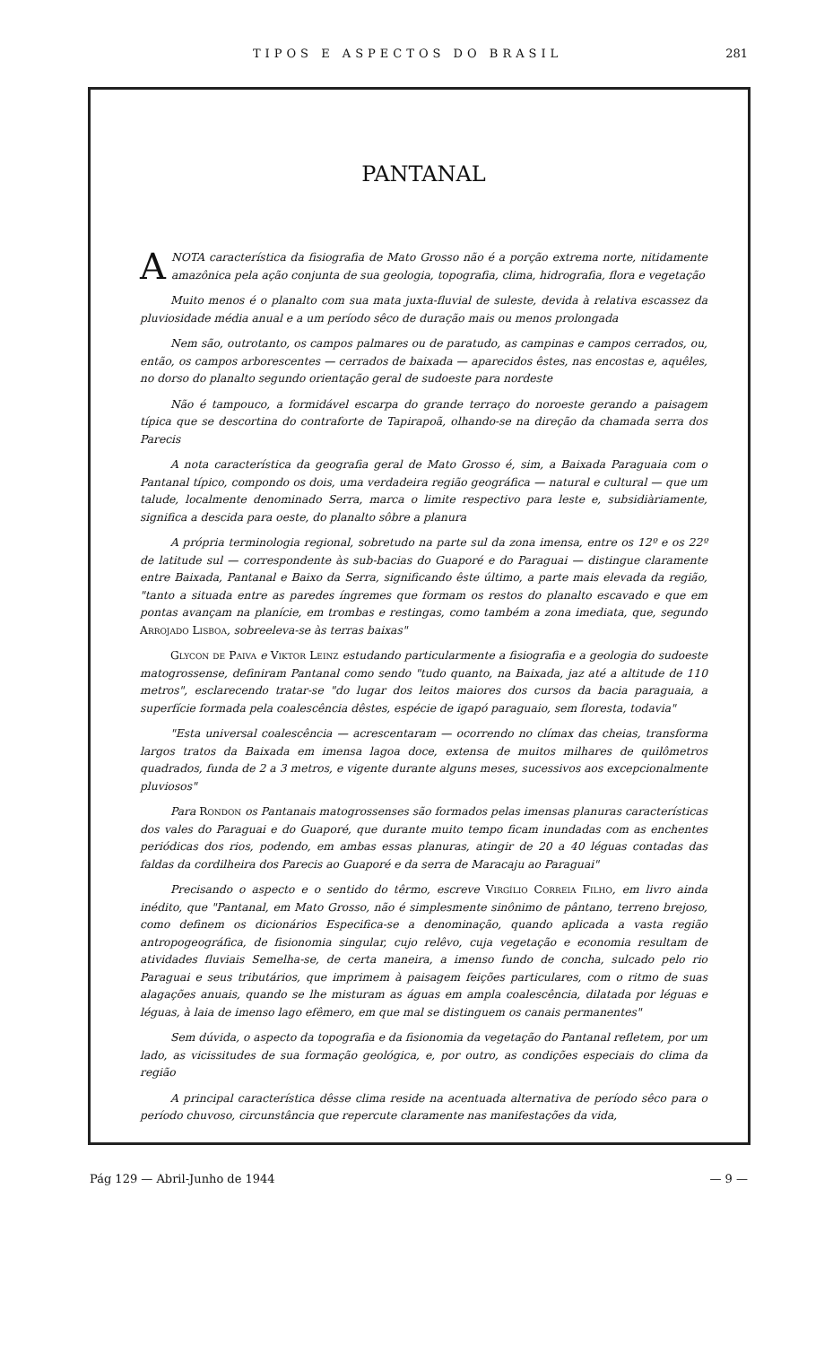TIPOS E ASPECTOS DO BRASIL 281
PANTANAL
ANOTA característica da fisiografia de Mato Grosso não é a porção extrema norte, nitidamente amazônica pela ação conjunta de sua geologia, topografia, clima, hidrografia, flora e vegetação
Muito menos é o planalto com sua mata juxta-fluvial de suleste, devida à relativa escassez da pluviosidade média anual e a um período sêco de duração mais ou menos prolongada
Nem são, outrotanto, os campos palmares ou de paratudo, as campinas e campos cerrados, ou, então, os campos arborescentes — cerrados de baixada — aparecidos êstes, nas encostas e, aquêles, no dorso do planalto segundo orientação geral de sudoeste para nordeste
Não é tampouco, a formidável escarpa do grande terraço do noroeste gerando a paisagem típica que se descortina do contraforte de Tapirapoã, olhando-se na direção da chamada serra dos Parecis
A nota característica da geografia geral de Mato Grosso é, sim, a Baixada Paraguaia com o Pantanal típico, compondo os dois, uma verdadeira região geográfica — natural e cultural — que um talude, localmente denominado Serra, marca o limite respectivo para leste e, subsidiàriamente, significa a descida para oeste, do planalto sôbre a planura
A própria terminologia regional, sobretudo na parte sul da zona imensa, entre os 12º e os 22º de latitude sul — correspondente às sub-bacias do Guaporé e do Paraguai — distingue claramente entre Baixada, Pantanal e Baixo da Serra, significando êste último, a parte mais elevada da região, "tanto a situada entre as paredes íngremes que formam os restos do planalto escavado e que em pontas avançam na planície, em trombas e restingas, como também a zona imediata, que, segundo Arrojado Lisboa, sobreeleva-se às terras baixas"
Glycon de Paiva e Viktor Leinz estudando particularmente a fisiografia e a geologia do sudoeste matogrossense, definiram Pantanal como sendo "tudo quanto, na Baixada, jaz até a altitude de 110 metros", esclarecendo tratar-se "do lugar dos leitos maiores dos cursos da bacia paraguaia, a superfície formada pela coalescência dêstes, espécie de igapó paraguaio, sem floresta, todavia"
"Esta universal coalescência — acrescentaram — ocorrendo no clímax das cheias, transforma largos tratos da Baixada em imensa lagoa doce, extensa de muitos milhares de quilômetros quadrados, funda de 2 a 3 metros, e vigente durante alguns meses, sucessivos aos excepcionalmente pluviosos"
Para Rondon os Pantanais matogrossenses são formados pelas imensas planuras características dos vales do Paraguai e do Guaporé, que durante muito tempo ficam inundadas com as enchentes periódicas dos rios, podendo, em ambas essas planuras, atingir de 20 a 40 léguas contadas das faldas da cordilheira dos Parecis ao Guaporé e da serra de Maracaju ao Paraguai"
Precisando o aspecto e o sentido do têrmo, escreve Virgílio Correia Filho, em livro ainda inédito, que "Pantanal, em Mato Grosso, não é simplesmente sinônimo de pântano, terreno brejoso, como definem os dicionários Especifica-se a denominação, quando aplicada a vasta região antropogeográfica, de fisionomia singular, cujo relêvo, cuja vegetação e economia resultam de atividades fluviais Semelha-se, de certa maneira, a imenso fundo de concha, sulcado pelo rio Paraguai e seus tributários, que imprimem à paisagem feições particulares, com o ritmo de suas alagações anuais, quando se lhe misturam as águas em ampla coalescência, dilatada por léguas e léguas, à laia de imenso lago efêmero, em que mal se distinguem os canais permanentes"
Sem dúvida, o aspecto da topografia e da fisionomia da vegetação do Pantanal refletem, por um lado, as vicissitudes de sua formação geológica, e, por outro, as condições especiais do clima da região
A principal característica dêsse clima reside na acentuada alternativa de período sêco para o período chuvoso, circunstância que repercute claramente nas manifestações da vida,
Pág 129 — Abril-Junho de 1944 — 9 —